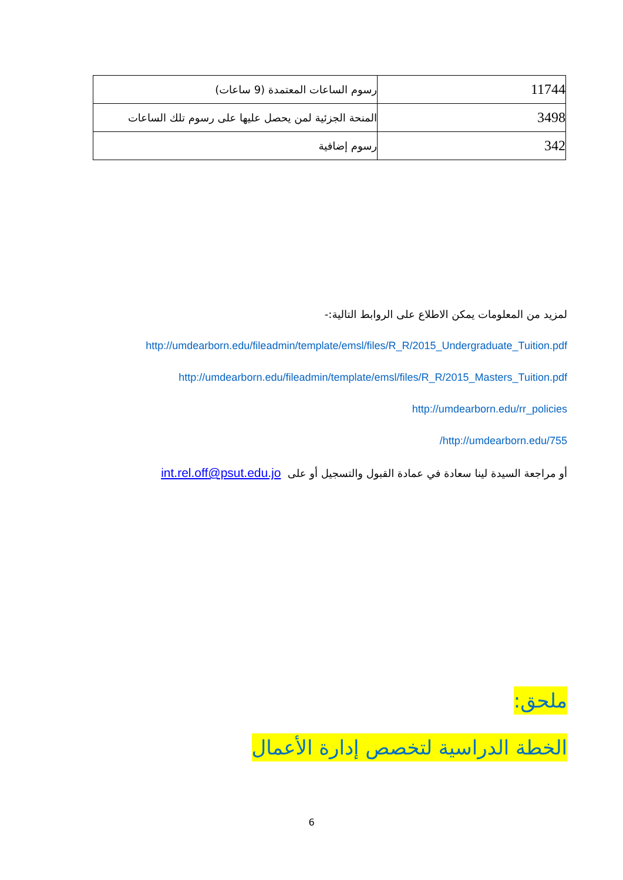| رسوم الساعات المعتمدة (9 ساعات) | 11744 |
| المنحة الجزئية لمن يحصل عليها على رسوم تلك الساعات | 3498 |
| رسوم إضافية | 342 |
لمزيد من المعلومات يمكن الاطلاع على الروابط التالية:-
http://umdearborn.edu/fileadmin/template/emsl/files/R_R/2015_Undergraduate_Tuition.pdf
http://umdearborn.edu/fileadmin/template/emsl/files/R_R/2015_Masters_Tuition.pdf
http://umdearborn.edu/rr_policies
http://umdearborn.edu/755/
أو مراجعة السيدة لينا سعادة في عمادة القبول والتسجيل أو على int.rel.off@psut.edu.jo
ملحق:
الخطة الدراسية لتخصص إدارة الأعمال
6